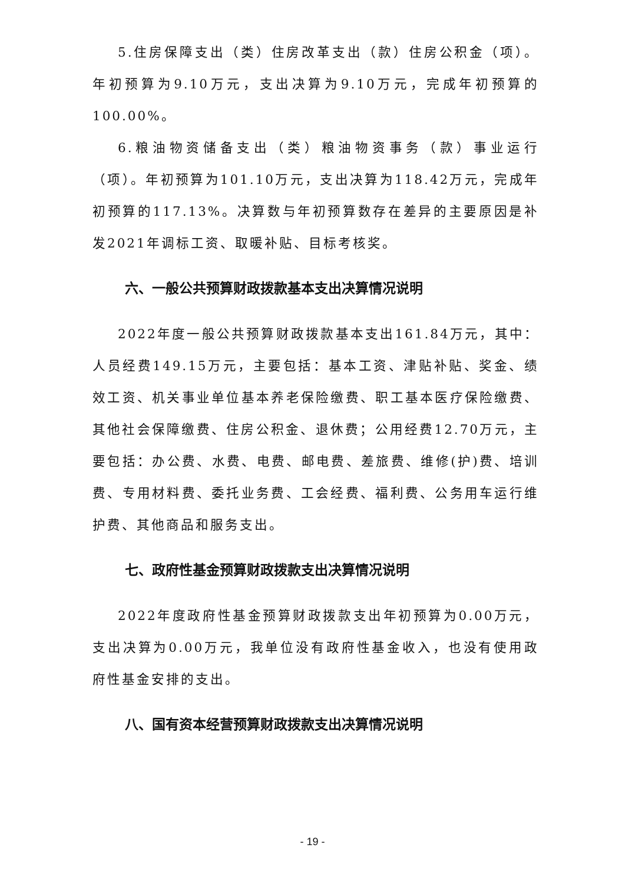5.住房保障支出（类）住房改革支出（款）住房公积金（项）。年初预算为9.10万元，支出决算为9.10万元，完成年初预算的100.00%。
6.粮油物资储备支出（类）粮油物资事务（款）事业运行（项）。年初预算为101.10万元，支出决算为118.42万元，完成年初预算的117.13%。决算数与年初预算数存在差异的主要原因是补发2021年调标工资、取暖补贴、目标考核奖。
六、一般公共预算财政拨款基本支出决算情况说明
2022年度一般公共预算财政拨款基本支出161.84万元，其中：人员经费149.15万元，主要包括：基本工资、津贴补贴、奖金、绩效工资、机关事业单位基本养老保险缴费、职工基本医疗保险缴费、其他社会保障缴费、住房公积金、退休费；公用经费12.70万元，主要包括：办公费、水费、电费、邮电费、差旅费、维修(护)费、培训费、专用材料费、委托业务费、工会经费、福利费、公务用车运行维护费、其他商品和服务支出。
七、政府性基金预算财政拨款支出决算情况说明
2022年度政府性基金预算财政拨款支出年初预算为0.00万元，支出决算为0.00万元，我单位没有政府性基金收入，也没有使用政府性基金安排的支出。
八、国有资本经营预算财政拨款支出决算情况说明
- 19 -